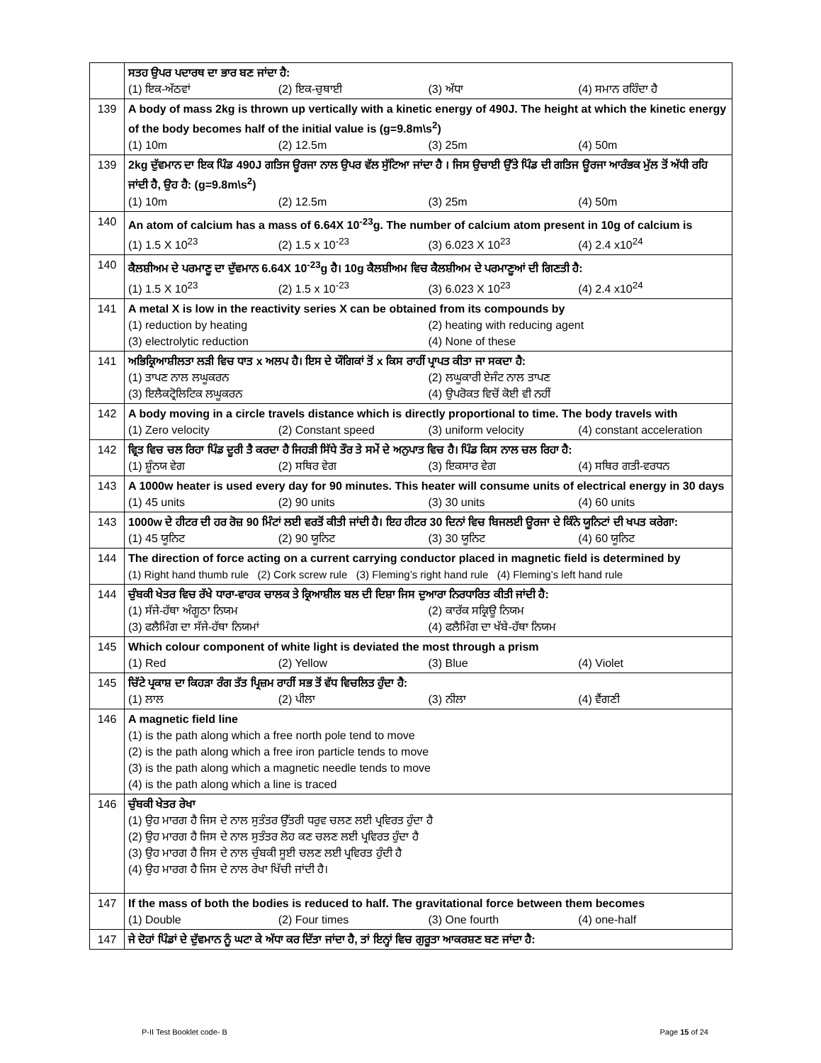| | ਸਤਹ ਉਪਰ ਪਦਾਰਥ ਦਾ ਭਾਰ ਬਣ ਜਾਂਦਾ ਹੈ: (1) ਇਕ-ਅੱਠਵਾਂ (2) ਇਕ-ਚੁਥਾਈ (3) ਅੱਧਾ (4) ਸਮਾਨ ਰਹਿੰਦਾ ਹੈ |
| 139 | A body of mass 2kg is thrown up vertically with a kinetic energy of 490J. The height at which the kinetic energy of the body becomes half of the initial value is (g=9.8m\s<sup>2</sup>) (1) 10m (2) 12.5m (3) 25m (4) 50m |
| 139 | 2kg ਦੁੱਵਮਾਨ ਦਾ ਇਕ ਪਿੰਡ 490J ਗਤਿਜ ਊਰਜਾ ਨਾਲ ਉਪਰ ਵੱਲ ਸੁੱਟਿਆ ਜਾਂਦਾ ਹੈ । ਜਿਸ ਉਚਾਈ ਉੱਤੇ ਪਿੰਡ ਦੀ ਗਤਿਜ ਊਰਜਾ ਆਰੰਭਕ ਮੁੱਲ ਤੋਂ ਅੱਧੀ ਰਹਿ ਜਾਂਦੀ ਹੈ, ਉਹ ਹੈ: (g=9.8m\s<sup>2</sup>) (1) 10m (2) 12.5m (3) 25m (4) 50m |
| 140 | An atom of calcium has a mass of 6.64X 10<sup>-23</sup>g. The number of calcium atom present in 10g of calcium is (1) 1.5 X 10<sup>23</sup> (2) 1.5 x 10<sup>-23</sup> (3) 6.023 X 10<sup>23</sup> (4) 2.4 x10<sup>24</sup> |
| 140 | ਕੈਲਸ਼ੀਅਮ ਦੇ ਪਰਮਾਣੂ ਦਾ ਦੁੱਵਮਾਨ 6.64X 10<sup>-23</sup>g ਹੈ। 10g ਕੈਲਸ਼ੀਅਮ ਵਿਚ ਕੈਲਸ਼ੀਅਮ ਦੇ ਪਰਮਾਣੂਆਂ ਦੀ ਗਿਣਤੀ ਹੈ: (1) 1.5 X 10<sup>23</sup> (2) 1.5 x 10<sup>-23</sup> (3) 6.023 X 10<sup>23</sup> (4) 2.4 x10<sup>24</sup> |
| 141 | A metal X is low in the reactivity series X can be obtained from its compounds by (1) reduction by heating (2) heating with reducing agent (3) electrolytic reduction (4) None of these |
| 141 | ਅਭਿਕ੍ਰਿਆਸ਼ੀਲਤਾ ਲੜੀ ਵਿਚ ਧਾਤ x ਅਲਪ ਹੈ। ਇਸ ਦੇ ਯੌਗਿਕਾਂ ਤੋਂ x ਕਿਸ ਰਾਹੀਂ ਪ੍ਰਾਪਤ ਕੀਤਾ ਜਾ ਸਕਦਾ ਹੈ: (1) ਤਾਪਣ ਨਾਲ ਲਘੂਕਰਨ (2) ਲਘੂਕਾਰੀ ਏਜੰਟ ਨਾਲ ਤਾਪਣ (3) ਇਲੈਕਟ੍ਰੋਲਿਟਿਕ ਲਘੂਕਰਨ (4) ਉਪਰੋਕਤ ਵਿਚੋਂ ਕੋਈ ਵੀ ਨਹੀਂ |
| 142 | A body moving in a circle travels distance which is directly proportional to time. The body travels with (1) Zero velocity (2) Constant speed (3) uniform velocity (4) constant acceleration |
| 142 | ਵ੍ਰਿਤ ਵਿਚ ਚਲ ਰਿਹਾ ਪਿੰਡ ਦੂਰੀ ਤੈ ਕਰਦਾ ਹੈ ਜਿਹੜੀ ਸਿੱਧੇ ਤੌਰ ਤੇ ਸਮੇਂ ਦੇ ਅਨੁਪਾਤ ਵਿਚ ਹੈ। ਪਿੰਡ ਕਿਸ ਨਾਲ ਚਲ ਰਿਹਾ ਹੈ: (1) ਸ਼ੂੰਨਯ ਵੇਗ (2) ਸਥਿਰ ਵੇਗ (3) ਇਕਸਾਰ ਵੇਗ (4) ਸਥਿਰ ਗਤੀ-ਵਰਧਨ |
| 143 | A 1000w heater is used every day for 90 minutes. This heater will consume units of electrical energy in 30 days (1) 45 units (2) 90 units (3) 30 units (4) 60 units |
| 143 | 1000w ਦੇ ਹੀਟਰ ਦੀ ਹਰ ਰੋਜ਼ 90 ਮਿੰਟਾਂ ਲਈ ਵਰਤੋਂ ਕੀਤੀ ਜਾਂਦੀ ਹੈ। ਇਹ ਹੀਟਰ 30 ਦਿਨਾਂ ਵਿਚ ਬਿਜਲਈ ਊਰਜਾ ਦੇ ਕਿੰਨੇ ਯੂਨਿਟਾਂ ਦੀ ਖਪਤ ਕਰੇਗਾ: (1) 45 ਯੂਨਿਟ (2) 90 ਯੂਨਿਟ (3) 30 ਯੂਨਿਟ (4) 60 ਯੂਨਿਟ |
| 144 | The direction of force acting on a current carrying conductor placed in magnetic field is determined by (1) Right hand thumb rule (2) Cork screw rule (3) Fleming’s right hand rule (4) Fleming’s left hand rule |
| 144 | ਚੁੰਬਕੀ ਖੇਤਰ ਵਿਚ ਰੱਖੇ ਧਾਰਾ-ਵਾਹਕ ਚਾਲਕ ਤੇ ਕ੍ਰਿਆਸ਼ੀਲ ਬਲ ਦੀ ਦਿਸ਼ਾ ਜਿਸ ਦੁਆਰਾ ਨਿਰਧਾਰਿਤ ਕੀਤੀ ਜਾਂਦੀ ਹੈ: (1) ਸੱਜੇ-ਹੱਥਾ ਅੰਗੂਠਾ ਨਿਯਮ (2) ਕਾਰੱਕ ਸਕ੍ਰਿਊ ਨਿਯਮ (3) ਫਲੈਮਿੰਗ ਦਾ ਸੱਜੇ-ਹੱਥਾ ਨਿਯਮਾਂ (4) ਫਲੈਮਿੰਗ ਦਾ ਖੱਬੇ-ਹੱਥਾ ਨਿਯਮ |
| 145 | Which colour component of white light is deviated the most through a prism (1) Red (2) Yellow (3) Blue (4) Violet |
| 145 | ਚਿੱਟੇ ਪ੍ਰਕਾਸ਼ ਦਾ ਕਿਹੜਾ ਰੰਗ ਤੱਤ ਪ੍ਰਿਜ਼ਮ ਰਾਹੀਂ ਸਭ ਤੋਂ ਵੱਧ ਵਿਚਲਿਤ ਹੁੰਦਾ ਹੈ: (1) ਲਾਲ (2) ਪੀਲਾ (3) ਨੀਲਾ (4) ਵੈਂਗਣੀ |
| 146 | A magnetic field line (1) is the path along which a free north pole tend to move (2) is the path along which a free iron particle tends to move (3) is the path along which a magnetic needle tends to move (4) is the path along which a line is traced |
| 146 | ਚੁੰਬਕੀ ਖੇਤਰ ਰੇਖਾ (1) ਉਹ ਮਾਰਗ ਹੈ ਜਿਸ ਦੇ ਨਾਲ ਸੁਤੰਤਰ ਉੱਤਰੀ ਧਰੁਵ ਚਲਣ ਲਈ ਪ੍ਰਵਿਰਤ ਹੁੰਦਾ ਹੈ (2) ਉਹ ਮਾਰਗ ਹੈ ਜਿਸ ਦੇ ਨਾਲ ਸੁਤੰਤਰ ਲੋਹ ਕਣ ਚਲਣ ਲਈ ਪ੍ਰਵਿਰਤ ਹੁੰਦਾ ਹੈ (3) ਉਹ ਮਾਰਗ ਹੈ ਜਿਸ ਦੇ ਨਾਲ ਚੁੰਬਕੀ ਸੂਈ ਚਲਣ ਲਈ ਪ੍ਰਵਿਰਤ ਹੁੰਦੀ ਹੈ (4) ਉਹ ਮਾਰਗ ਹੈ ਜਿਸ ਦੇ ਨਾਲ ਰੇਖਾ ਖਿੱਚੀ ਜਾਂਦੀ ਹੈ। |
| 147 | If the mass of both the bodies is reduced to half. The gravitational force between them becomes (1) Double (2) Four times (3) One fourth (4) one-half |
| 147 | ਜੇ ਦੋਹਾਂ ਪਿੰਡਾਂ ਦੇ ਦੁੱਵਮਾਨ ਨੂੰ ਘਟਾ ਕੇ ਅੱਧਾ ਕਰ ਦਿੱਤਾ ਜਾਂਦਾ ਹੈ, ਤਾਂ ਇਨ੍ਹਾਂ ਵਿਚ ਗੁਰੂਤਾ ਆਕਰਸ਼ਣ ਬਣ ਜਾਂਦਾ ਹੈ: |
P-II Test Booklet code- B Page 15 of 24